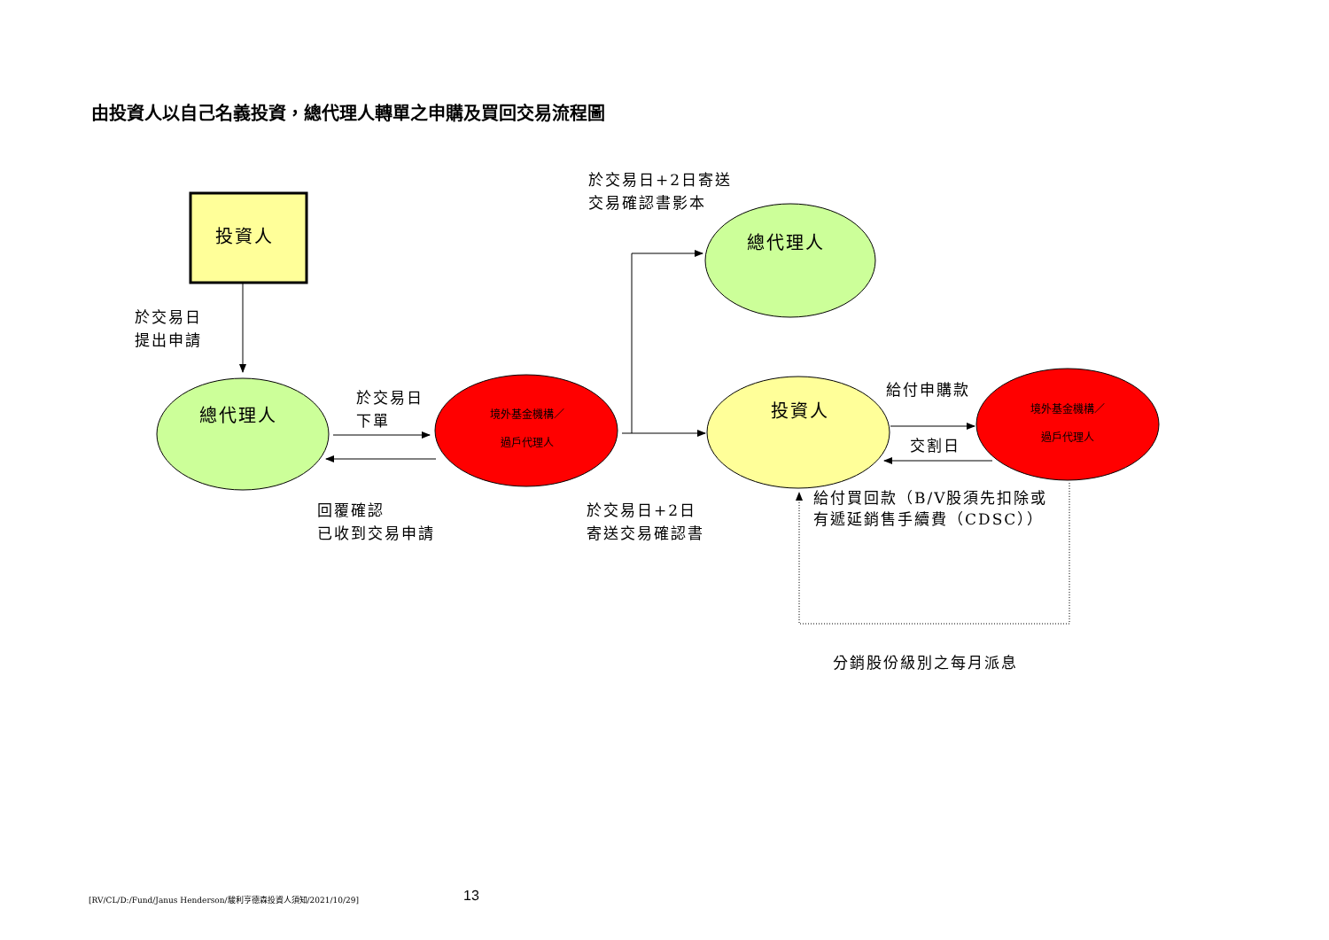由投資人以自己名義投資，總代理人轉單之申購及買回交易流程圖
投資人
於交易日
提出申請
總代理人
於交易日
下單
境外基金機構／
過戶代理人
回覆確認
已收到交易申請
於交易日+2日寄送
交易確認書影本
總代理人
投資人
於交易日+2日
寄送交易確認書
給付申購款
交割日
境外基金機構／
過戶代理人
給付買回款（B/V股須先扣除或
有遞延銷售手續費（CDSC））
分銷股份級別之每月派息
[RV/CL/D:/Fund/Janus Henderson/駿利亨德森投資人須知/2021/10/29]
13